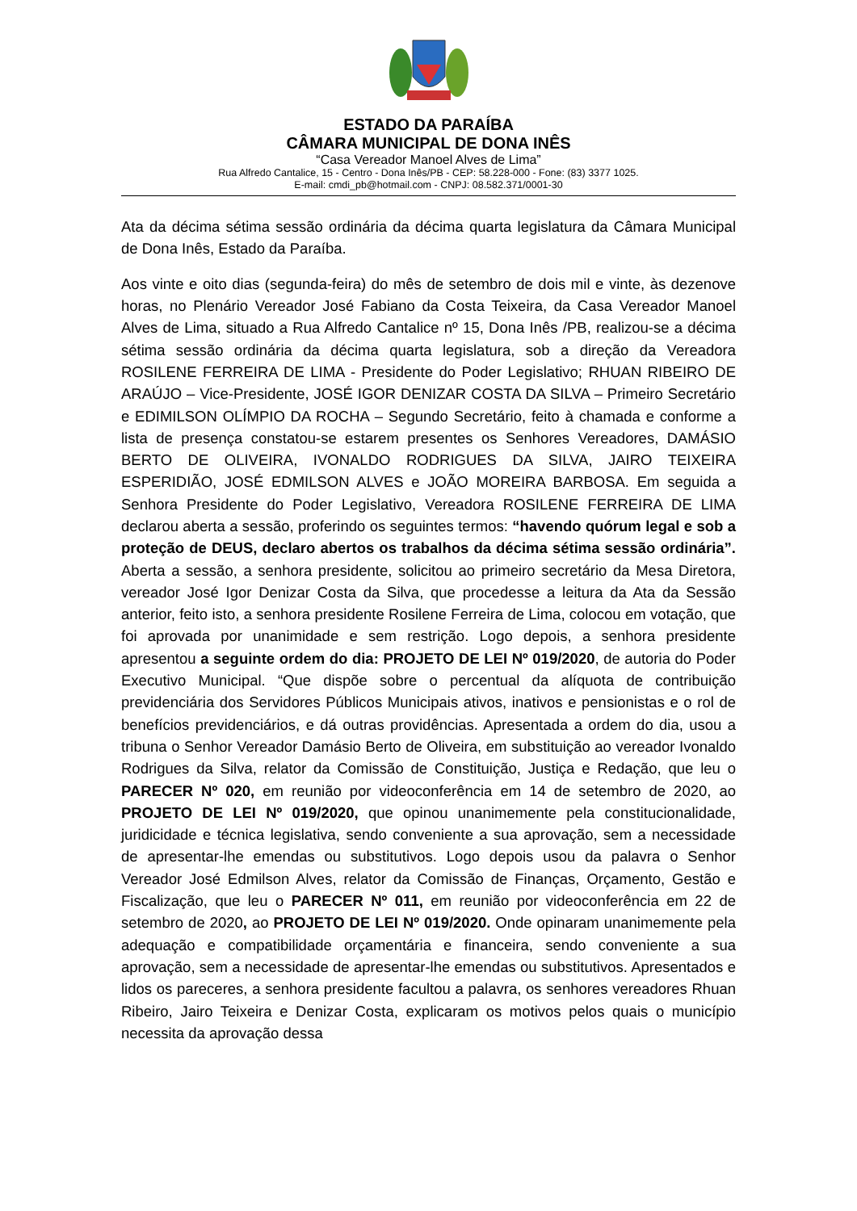ESTADO DA PARAÍBA
CÂMARA MUNICIPAL DE DONA INÊS
“Casa Vereador Manoel Alves de Lima”
Rua Alfredo Cantalice, 15 - Centro - Dona Inês/PB - CEP: 58.228-000 - Fone: (83) 3377 1025.
E-mail: cmdi_pb@hotmail.com - CNPJ: 08.582.371/0001-30
Ata da décima sétima sessão ordinária da décima quarta legislatura da Câmara Municipal de Dona Inês, Estado da Paraíba.
Aos vinte e oito dias (segunda-feira) do mês de setembro de dois mil e vinte, às dezenove horas, no Plenário Vereador José Fabiano da Costa Teixeira, da Casa Vereador Manoel Alves de Lima, situado a Rua Alfredo Cantalice nº 15, Dona Inês /PB, realizou-se a décima sétima sessão ordinária da décima quarta legislatura, sob a direção da Vereadora ROSILENE FERREIRA DE LIMA - Presidente do Poder Legislativo; RHUAN RIBEIRO DE ARAÚJO – Vice-Presidente, JOSÉ IGOR DENIZAR COSTA DA SILVA – Primeiro Secretário e EDIMILSON OLÍMPIO DA ROCHA – Segundo Secretário, feito à chamada e conforme a lista de presença constatou-se estarem presentes os Senhores Vereadores, DAMÁSIO BERTO DE OLIVEIRA, IVONALDO RODRIGUES DA SILVA, JAIRO TEIXEIRA ESPERIDIÃO, JOSÉ EDMILSON ALVES e JOÃO MOREIRA BARBOSA. Em seguida a Senhora Presidente do Poder Legislativo, Vereadora ROSILENE FERREIRA DE LIMA declarou aberta a sessão, proferindo os seguintes termos: “havendo quórum legal e sob a proteção de DEUS, declaro abertos os trabalhos da décima sétima sessão ordinária”. Aberta a sessão, a senhora presidente, solicitou ao primeiro secretário da Mesa Diretora, vereador José Igor Denizar Costa da Silva, que procedesse a leitura da Ata da Sessão anterior, feito isto, a senhora presidente Rosilene Ferreira de Lima, colocou em votação, que foi aprovada por unanimidade e sem restrição. Logo depois, a senhora presidente apresentou a seguinte ordem do dia: PROJETO DE LEI Nº 019/2020, de autoria do Poder Executivo Municipal. “Que dispõe sobre o percentual da alíquota de contribuição previdenciária dos Servidores Públicos Municipais ativos, inativos e pensionistas e o rol de benefícios previdenciários, e dá outras providências. Apresentada a ordem do dia, usou a tribuna o Senhor Vereador Damásio Berto de Oliveira, em substituição ao vereador Ivonaldo Rodrigues da Silva, relator da Comissão de Constituição, Justiça e Redação, que leu o PARECER Nº 020, em reunião por videoconferência em 14 de setembro de 2020, ao PROJETO DE LEI Nº 019/2020, que opinou unanimemente pela constitucionalidade, juridicidade e técnica legislativa, sendo conveniente a sua aprovação, sem a necessidade de apresentar-lhe emendas ou substitutivos. Logo depois usou da palavra o Senhor Vereador José Edmilson Alves, relator da Comissão de Finanças, Orçamento, Gestão e Fiscalização, que leu o PARECER Nº 011, em reunião por videoconferência em 22 de setembro de 2020, ao PROJETO DE LEI Nº 019/2020. Onde opinaram unanimemente pela adequação e compatibilidade orçamentária e financeira, sendo conveniente a sua aprovação, sem a necessidade de apresentar-lhe emendas ou substitutivos. Apresentados e lidos os pareceres, a senhora presidente facultou a palavra, os senhores vereadores Rhuan Ribeiro, Jairo Teixeira e Denizar Costa, explicaram os motivos pelos quais o município necessita da aprovação dessa